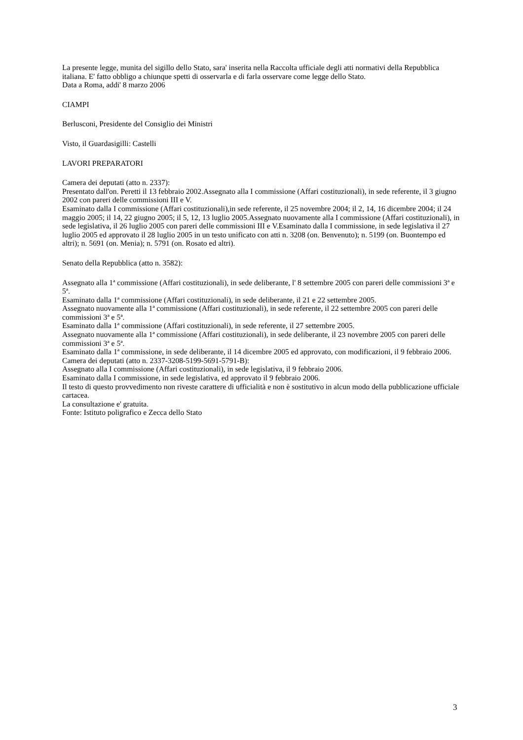La presente legge, munita del sigillo dello Stato, sara' inserita nella Raccolta ufficiale degli atti normativi della Repubblica italiana. E' fatto obbligo a chiunque spetti di osservarla e di farla osservare come legge dello Stato.
Data a Roma, addi' 8 marzo 2006
CIAMPI
Berlusconi, Presidente del Consiglio dei Ministri
Visto, il Guardasigilli: Castelli
LAVORI PREPARATORI
Camera dei deputati (atto n. 2337):
Presentato dall'on. Peretti il 13 febbraio 2002.Assegnato alla I commissione (Affari costituzionali), in sede referente, il 3 giugno 2002 con pareri delle commissioni III e V.
Esaminato dalla I commissione (Affari costituzionali),in sede referente, il 25 novembre 2004; il 2, 14, 16 dicembre 2004; il 24 maggio 2005; il 14, 22 giugno 2005; il 5, 12, 13 luglio 2005.Assegnato nuovamente alla I commissione (Affari costituzionali), in sede legislativa, il 26 luglio 2005 con pareri delle commissioni III e V.Esaminato dalla I commissione, in sede legislativa il 27 luglio 2005 ed approvato il 28 luglio 2005 in un testo unificato con atti n. 3208 (on. Benvenuto); n. 5199 (on. Buontempo ed altri); n. 5691 (on. Menia); n. 5791 (on. Rosato ed altri).
Senato della Repubblica (atto n. 3582):
Assegnato alla 1ª commissione (Affari costituzionali), in sede deliberante, l' 8 settembre 2005 con pareri delle commissioni 3ª e 5ª.
Esaminato dalla 1ª commissione (Affari costituzionali), in sede deliberante, il 21 e 22 settembre 2005.
Assegnato nuovamente alla 1ª commissione (Affari costituzionali), in sede referente, il 22 settembre 2005 con pareri delle commissioni 3ª e 5ª.
Esaminato dalla 1ª commissione (Affari costituzionali), in sede referente, il 27 settembre 2005.
Assegnato nuovamente alla 1ª commissione (Affari costituzionali), in sede deliberante, il 23 novembre 2005 con pareri delle commissioni 3ª e 5ª.
Esaminato dalla 1ª commissione, in sede deliberante, il 14 dicembre 2005 ed approvato, con modificazioni, il 9 febbraio 2006. Camera dei deputati (atto n. 2337-3208-5199-5691-5791-B):
Assegnato alla I commissione (Affari costituzionali), in sede legislativa, il 9 febbraio 2006.
Esaminato dalla I commissione, in sede legislativa, ed approvato il 9 febbraio 2006.
Il testo di questo provvedimento non riveste carattere di ufficialità e non è sostitutivo in alcun modo della pubblicazione ufficiale cartacea.
La consultazione e' gratuita.
Fonte: Istituto poligrafico e Zecca dello Stato
3